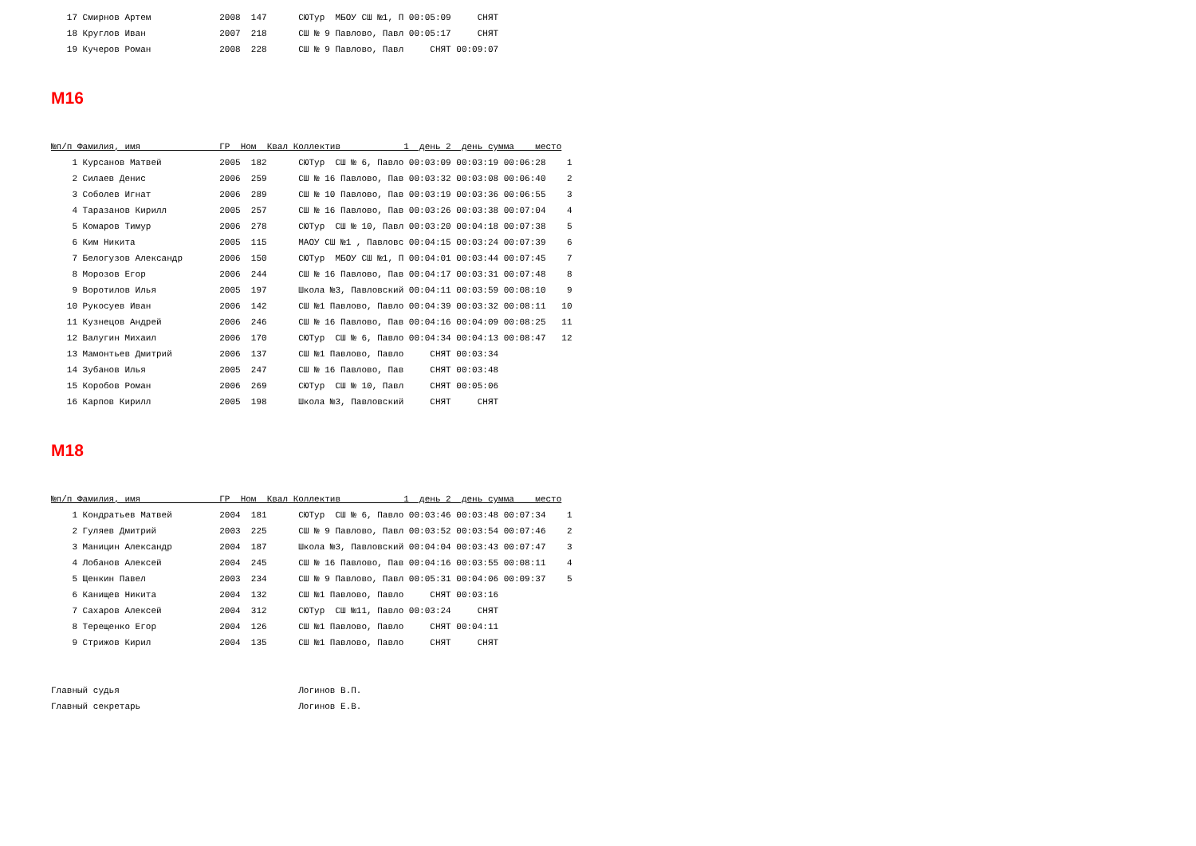17 Смирнов Артем             2008  147      СЮТур  МБОУ СШ №1, П 00:05:09     СНЯТ
   18 Круглов Иван              2007  218      СШ № 9 Павлово, Павл 00:05:17     СНЯТ
   19 Кучеров Роман             2008  228      СШ № 9 Павлово, Павл     СНЯТ 00:09:07
М16
№п/п Фамилия, имя               ГР  Ном  Квал Коллектив            1  день 2  день сумма    место
    1 Курсанов Матвей           2005  182      СЮТур  СШ № 6, Павло 00:03:09 00:03:19 00:06:28    1
    2 Силаев Денис              2006  259      СШ № 16 Павлово, Пав 00:03:32 00:03:08 00:06:40    2
    3 Соболев Игнат             2006  289      СШ № 10 Павлово, Пав 00:03:19 00:03:36 00:06:55    3
    4 Таразанов Кирилл          2005  257      СШ № 16 Павлово, Пав 00:03:26 00:03:38 00:07:04    4
    5 Комаров Тимур             2006  278      СЮТур  СШ № 10, Павл 00:03:20 00:04:18 00:07:38    5
    6 Ким Никита                2005  115      МАОУ СШ №1 , Павловс 00:04:15 00:03:24 00:07:39    6
    7 Белогузов Александр       2006  150      СЮТур  МБОУ СШ №1, П 00:04:01 00:03:44 00:07:45    7
    8 Морозов Егор              2006  244      СШ № 16 Павлово, Пав 00:04:17 00:03:31 00:07:48    8
    9 Воротилов Илья            2005  197      Школа №3, Павловский 00:04:11 00:03:59 00:08:10    9
   10 Рукосуев Иван             2006  142      СШ №1 Павлово, Павло 00:04:39 00:03:32 00:08:11   10
   11 Кузнецов Андрей           2006  246      СШ № 16 Павлово, Пав 00:04:16 00:04:09 00:08:25   11
   12 Валугин Михаил            2006  170      СЮТур  СШ № 6, Павло 00:04:34 00:04:13 00:08:47   12
   13 Мамонтьев Дмитрий         2006  137      СШ №1 Павлово, Павло     СНЯТ 00:03:34
   14 Зубанов Илья              2005  247      СШ № 16 Павлово, Пав     СНЯТ 00:03:48
   15 Коробов Роман             2006  269      СЮТур  СШ № 10, Павл     СНЯТ 00:05:06
   16 Карпов Кирилл             2005  198      Школа №3, Павловский     СНЯТ     СНЯТ
М18
№п/п Фамилия, имя               ГР  Ном  Квал Коллектив            1  день 2  день сумма    место
    1 Кондратьев Матвей         2004  181      СЮТур  СШ № 6, Павло 00:03:46 00:03:48 00:07:34    1
    2 Гуляев Дмитрий            2003  225      СШ № 9 Павлово, Павл 00:03:52 00:03:54 00:07:46    2
    3 Маницин Александр         2004  187      Школа №3, Павловский 00:04:04 00:03:43 00:07:47    3
    4 Лобанов Алексей           2004  245      СШ № 16 Павлово, Пав 00:04:16 00:03:55 00:08:11    4
    5 Щенкин Павел              2003  234      СШ № 9 Павлово, Павл 00:05:31 00:04:06 00:09:37    5
    6 Канищев Никита            2004  132      СШ №1 Павлово, Павло     СНЯТ 00:03:16
    7 Сахаров Алексей           2004  312      СЮТур  СШ №11, Павло 00:03:24     СНЯТ
    8 Терещенко Егор            2004  126      СШ №1 Павлово, Павло     СНЯТ 00:04:11
    9 Стрижов Кирил             2004  135      СШ №1 Павлово, Павло     СНЯТ     СНЯТ
Главный судья                                  Логинов В.П.
Главный секретарь                              Логинов Е.В.